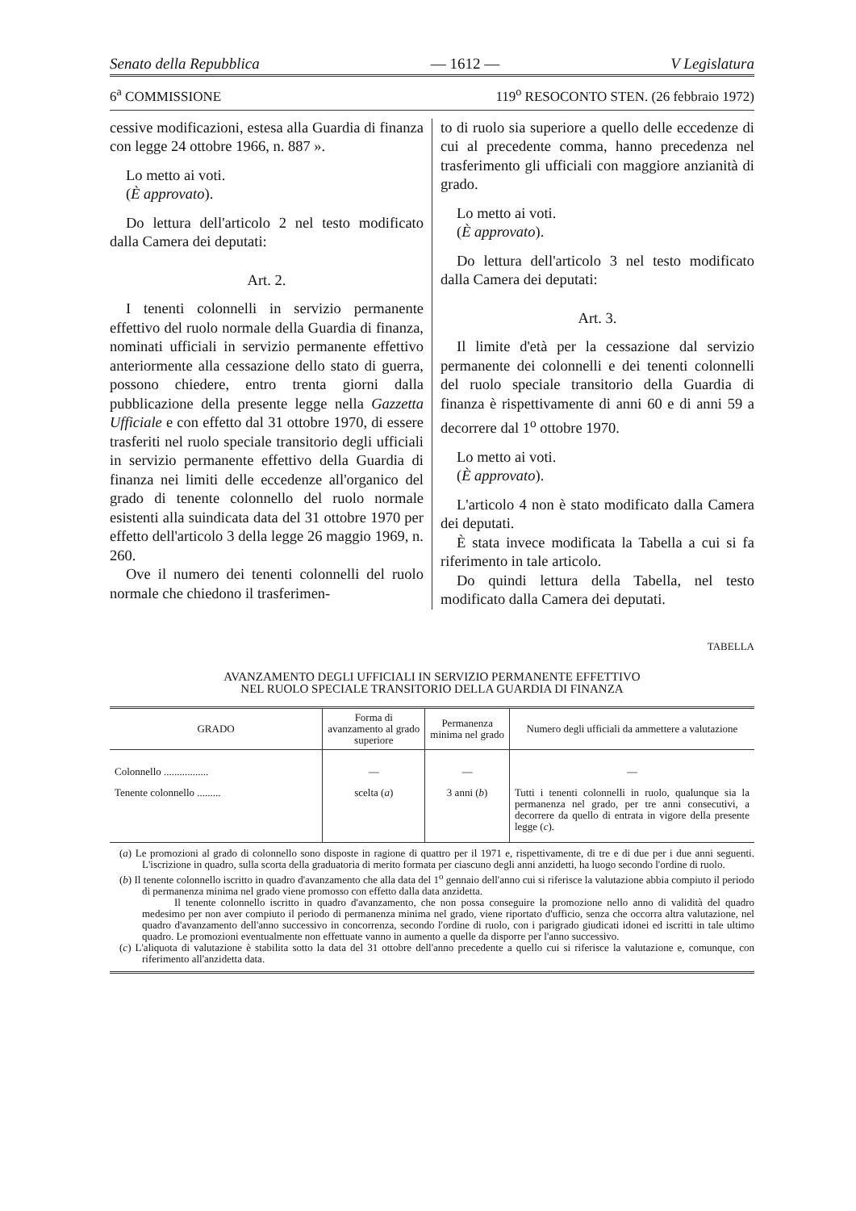Senato della Repubblica — 1612 — V Legislatura
6<sup>a</sup> COMMISSIONE 119<sup>o</sup> RESOCONTO STEN. (26 febbraio 1972)
cessive modificazioni, estesa alla Guardia di finanza con legge 24 ottobre 1966, n. 887 ».
Lo metto ai voti.
(È approvato).
Do lettura dell'articolo 2 nel testo modificato dalla Camera dei deputati:
Art. 2.
I tenenti colonnelli in servizio permanente effettivo del ruolo normale della Guardia di finanza, nominati ufficiali in servizio permanente effettivo anteriormente alla cessazione dello stato di guerra, possono chiedere, entro trenta giorni dalla pubblicazione della presente legge nella Gazzetta Ufficiale e con effetto dal 31 ottobre 1970, di essere trasferiti nel ruolo speciale transitorio degli ufficiali in servizio permanente effettivo della Guardia di finanza nei limiti delle eccedenze all'organico del grado di tenente colonnello del ruolo normale esistenti alla suindicata data del 31 ottobre 1970 per effetto dell'articolo 3 della legge 26 maggio 1969, n. 260.
Ove il numero dei tenenti colonnelli del ruolo normale che chiedono il trasferimen-
to di ruolo sia superiore a quello delle eccedenze di cui al precedente comma, hanno precedenza nel trasferimento gli ufficiali con maggiore anzianità di grado.
Lo metto ai voti.
(È approvato).
Do lettura dell'articolo 3 nel testo modificato dalla Camera dei deputati:
Art. 3.
Il limite d'età per la cessazione dal servizio permanente dei colonnelli e dei tenenti colonnelli del ruolo speciale transitorio della Guardia di finanza è rispettivamente di anni 60 e di anni 59 a decorrere dal 1<sup>o</sup> ottobre 1970.
Lo metto ai voti.
(È approvato).
L'articolo 4 non è stato modificato dalla Camera dei deputati.
È stata invece modificata la Tabella a cui si fa riferimento in tale articolo.
Do quindi lettura della Tabella, nel testo modificato dalla Camera dei deputati.
TABELLA
AVANZAMENTO DEGLI UFFICIALI IN SERVIZIO PERMANENTE EFFETTIVO
NEL RUOLO SPECIALE TRANSITORIO DELLA GUARDIA DI FINANZA
| GRADO | Forma di avanzamento al grado superiore | Permanenza minima nel grado | Numero degli ufficiali da ammettere a valutazione |
| --- | --- | --- | --- |
| Colonnello ................. | — | — | — |
| Tenente colonnello ......... | scelta ( a ) | 3 anni ( b ) | Tutti i tenenti colonnelli in ruolo, qualunque sia la permanenza nel grado, per tre anni consecutivi, a decorrere da quello di entrata in vigore della presente legge ( c ). |
(a) Le promozioni al grado di colonnello sono disposte in ragione di quattro per il 1971 e, rispettivamente, di tre e di due per i due anni seguenti. L'iscrizione in quadro, sulla scorta della graduatoria di merito formata per ciascuno degli anni anzidetti, ha luogo secondo l'ordine di ruolo.
(b) Il tenente colonnello iscritto in quadro d'avanzamento che alla data del 1<sup>o</sup> gennaio dell'anno cui si riferisce la valutazione abbia compiuto il periodo di permanenza minima nel grado viene promosso con effetto dalla data anzidetta.
Il tenente colonnello iscritto in quadro d'avanzamento, che non possa conseguire la promozione nello anno di validità del quadro medesimo per non aver compiuto il periodo di permanenza minima nel grado, viene riportato d'ufficio, senza che occorra altra valutazione, nel quadro d'avanzamento dell'anno successivo in concorrenza, secondo l'ordine di ruolo, con i parigrado giudicati idonei ed iscritti in tale ultimo quadro. Le promozioni eventualmente non effettuate vanno in aumento a quelle da disporre per l'anno successivo.
(c) L'aliquota di valutazione è stabilita sotto la data del 31 ottobre dell'anno precedente a quello cui si riferisce la valutazione e, comunque, con riferimento all'anzidetta data.